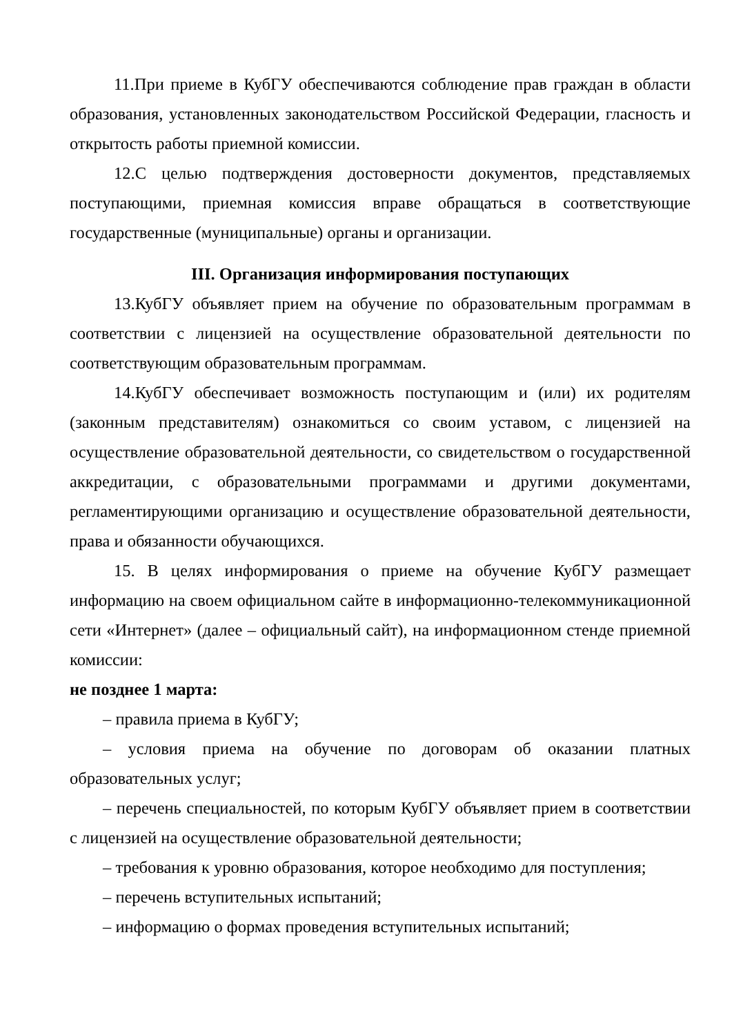11.При приеме в КубГУ обеспечиваются соблюдение прав граждан в области образования, установленных законодательством Российской Федерации, гласность и открытость работы приемной комиссии.
12.С целью подтверждения достоверности документов, представляемых поступающими, приемная комиссия вправе обращаться в соответствующие государственные (муниципальные) органы и организации.
III. Организация информирования поступающих
13.КубГУ объявляет прием на обучение по образовательным программам в соответствии с лицензией на осуществление образовательной деятельности по соответствующим образовательным программам.
14.КубГУ обеспечивает возможность поступающим и (или) их родителям (законным представителям) ознакомиться со своим уставом, с лицензией на осуществление образовательной деятельности, со свидетельством о государственной аккредитации, с образовательными программами и другими документами, регламентирующими организацию и осуществление образовательной деятельности, права и обязанности обучающихся.
15. В целях информирования о приеме на обучение КубГУ размещает информацию на своем официальном сайте в информационно-телекоммуникационной сети «Интернет» (далее – официальный сайт), на информационном стенде приемной комиссии:
не позднее 1 марта:
– правила приема в КубГУ;
– условия приема на обучение по договорам об оказании платных образовательных услуг;
– перечень специальностей, по которым КубГУ объявляет прием в соответствии с лицензией на осуществление образовательной деятельности;
– требования к уровню образования, которое необходимо для поступления;
– перечень вступительных испытаний;
– информацию о формах проведения вступительных испытаний;